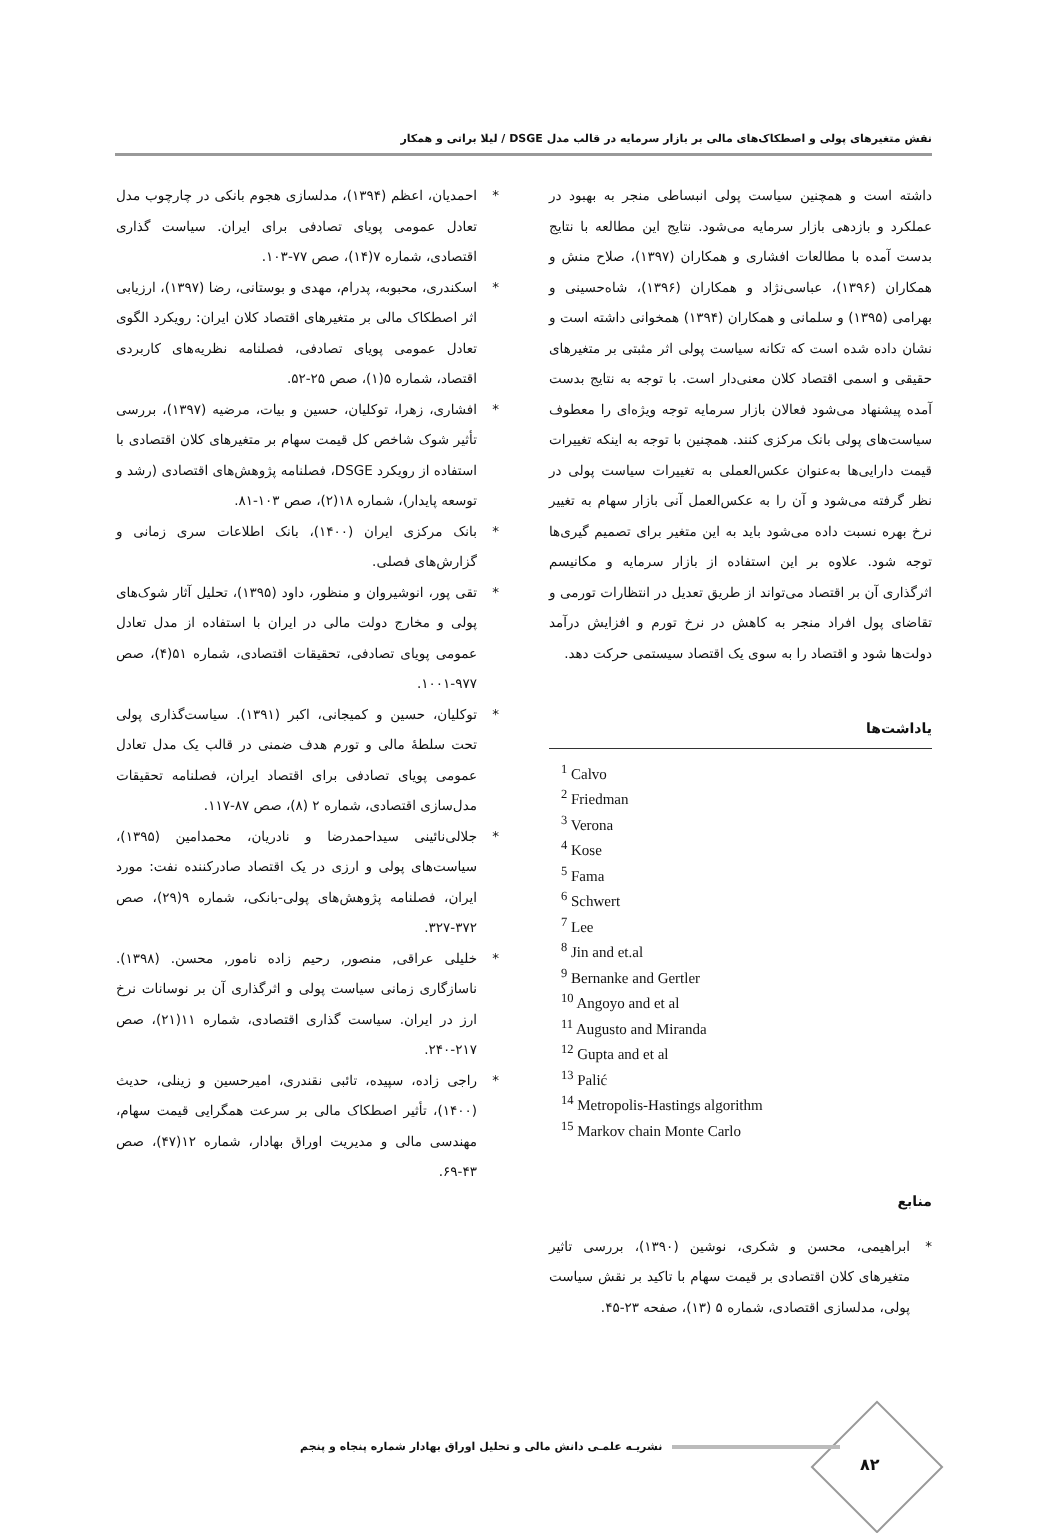نقش متغیرهای پولی و اصطکاک‌های مالی بر بازار سرمایه در قالب مدل DSGE / لیلا براتی و همکار
داشته است و همچنین سیاست پولی انبساطی منجر به بهبود در عملکرد و بازدهی بازار سرمایه می‌شود. نتایج این مطالعه با نتایج بدست آمده با مطالعات افشاری و همکاران (۱۳۹۷)، صلاح منش و همکاران (۱۳۹۶)، عباسی‌نژاد و همکاران (۱۳۹۶)، شاه‌حسینی و بهرامی (۱۳۹۵) و سلمانی و همکاران (۱۳۹۴) همخوانی داشته است و نشان داده شده است که تکانه سیاست پولی اثر مثبتی بر متغیرهای حقیقی و اسمی اقتصاد کلان معنی‌دار است. با توجه به نتایج بدست آمده پیشنهاد می‌شود فعالان بازار سرمایه توجه ویژه‌ای را معطوف سیاست‌های پولی بانک مرکزی کنند. همچنین با توجه به اینکه تغییرات قیمت دارایی‌ها به‌عنوان عکس‌العملی به تغییرات سیاست پولی در نظر گرفته می‌شود و آن را به عکس‌العمل آنی بازار سهام به تغییر نرخ بهره نسبت داده می‌شود باید به این متغیر برای تصمیم گیری‌ها توجه شود. علاوه بر این استفاده از بازار سرمایه و مکانیسم اثرگذاری آن بر اقتصاد می‌تواند از طریق تعدیل در انتظارات تورمی و تقاضای پول افراد منجر به کاهش در نرخ تورم و افزایش درآمد دولت‌ها شود و اقتصاد را به سوی یک اقتصاد سیستمی حرکت دهد.
یاداشت‌ها
<sup>1</sup> Calvo
<sup>2</sup> Friedman
<sup>3</sup> Verona
<sup>4</sup> Kose
<sup>5</sup> Fama
<sup>6</sup> Schwert
<sup>7</sup> Lee
<sup>8</sup> Jin and et.al
<sup>9</sup> Bernanke and Gertler
<sup>10</sup> Angoyo and et al
<sup>11</sup> Augusto and Miranda
<sup>12</sup> Gupta and et al
<sup>13</sup> Palić
<sup>14</sup> Metropolis-Hastings algorithm
<sup>15</sup> Markov chain Monte Carlo
منابع
* ابراهیمی، محسن و شکری، نوشین (۱۳۹۰)، بررسی تاثیر متغیرهای کلان اقتصادی بر قیمت سهام با تاکید بر نقش سیاست پولی، مدلسازی اقتصادی، شماره ۵ (۱۳)، صفحه ۲۳-۴۵.
* احمدیان، اعظم (۱۳۹۴)، مدلسازی هجوم بانکی در چارچوب مدل تعادل عمومی پویای تصادفی برای ایران. سیاست گذاری اقتصادی، شماره ۷(۱۴)، صص ۷۷-۱۰۳.
* اسکندری، محبوبه، پدرام، مهدی و بوستانی، رضا (۱۳۹۷)، ارزیابی اثر اصطکاک مالی بر متغیرهای اقتصاد کلان ایران: رویکرد الگوی تعادل عمومی پویای تصادفی، فصلنامه نظریه‌های کاربردی اقتصاد، شماره ۵(۱)، صص ۲۵-۵۲.
* افشاری، زهرا، توکلیان، حسین و بیات، مرضیه (۱۳۹۷)، بررسی تأثیر شوک شاخص کل قیمت سهام بر متغیرهای کلان اقتصادی با استفاده از رویکرد DSGE، فصلنامه پژوهش‌های اقتصادی (رشد و توسعه پایدار)، شماره ۱۸(۲)، صص ۱۰۳-۸۱.
* بانک مرکزی ایران (۱۴۰۰)، بانک اطلاعات سری زمانی و گزارش‌های فصلی.
* تقی پور، انوشیروان و منظور، داود (۱۳۹۵)، تحلیل آثار شوک‌های پولی و مخارج دولت مالی در ایران با استفاده از مدل تعادل عمومی پویای تصادفی، تحقیقات اقتصادی، شماره ۵۱(۴)، صص ۹۷۷-۱۰۰۱.
* توکلیان، حسین و کمیجانی، اکبر (۱۳۹۱). سیاست‌گذاری پولی تحت سلطهٔ مالی و تورم هدف ضمنی در قالب یک مدل تعادل عمومی پویای تصادفی برای اقتصاد ایران، فصلنامه تحقیقات مدل‌سازی اقتصادی، شماره ۲ (۸)، صص ۸۷-۱۱۷.
* جلالی‌نائینی سیداحمدرضا و نادریان، محمدامین (۱۳۹۵)، سیاست‌های پولی و ارزی در یک اقتصاد صادرکننده نفت: مورد ایران، فصلنامه پژوهش‌های پولی-بانکی، شماره ۹(۲۹)، صص ۳۷۲-۳۲۷.
* خلیلی عراقی, منصور, رحیم زاده نامور, محسن. (۱۳۹۸). ناسازگاری زمانی سیاست پولی و اثرگذاری آن بر نوسانات نرخ ارز در ایران. سیاست گذاری اقتصادی، شماره ۱۱(۲۱)، صص ۲۱۷-۲۴۰.
* راجی زاده، سپیده، تائبی نقندری، امیرحسین و زینلی، حدیث (۱۴۰۰)، تأثیر اصطکاک مالی بر سرعت همگرایی قیمت سهام، مهندسی مالی و مدیریت اوراق بهادار، شماره ۱۲(۴۷)، صص ۴۳-۶۹.
۸۲
نشریـه علمـی دانش مالی و تحلیل اوراق بهادار شماره پنجاه و پنجم